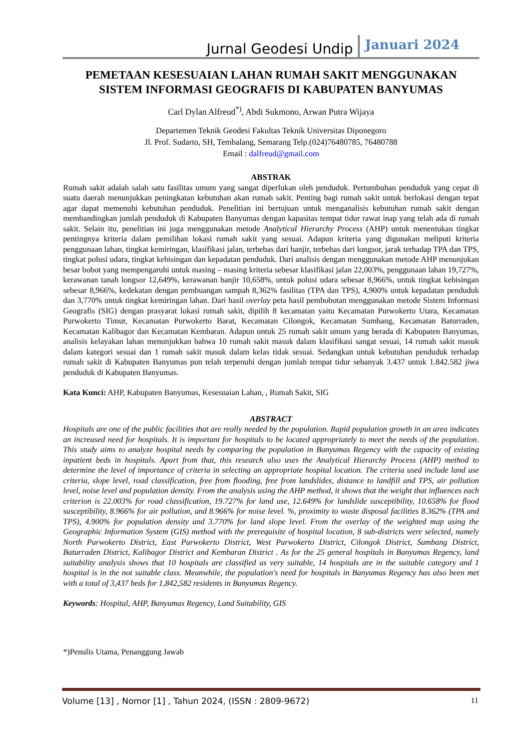Jurnal Geodesi Undip Januari 2024
PEMETAAN KESESUAIAN LAHAN RUMAH SAKIT MENGGUNAKAN SISTEM INFORMASI GEOGRAFIS DI KABUPATEN BANYUMAS
Carl Dylan Alfreud<sup>*)</sup>, Abdi Sukmono, Arwan Putra Wijaya
Departemen Teknik Geodesi Fakultas Teknik Universitas Diponegoro
Jl. Prof. Sudarto, SH, Tembalang, Semarang Telp.(024)76480785, 76480788
Email : dalfreud@gmail.com
ABSTRAK
Rumah sakit adalah salah satu fasilitas umum yang sangat diperlukan oleh penduduk. Pertumbuhan penduduk yang cepat di suatu daerah menunjukkan peningkatan kebutuhan akan rumah sakit. Penting bagi rumah sakit untuk berlokasi dengan tepat agar dapat memenuhi kebutuhan penduduk. Penelitian ini bertujuan untuk menganalisis kebutuhan rumah sakit dengan membandingkan jumlah penduduk di Kabupaten Banyumas dengan kapasitas tempat tidur rawat inap yang telah ada di rumah sakit. Selain itu, penelitian ini juga menggunakan metode Analytical Hierarchy Process (AHP) untuk menentukan tingkat pentingnya kriteria dalam pemilihan lokasi rumah sakit yang sesuai. Adapun kriteria yang digunakan meliputi kriteria penggunaan lahan, tingkat kemiringan, klasifikasi jalan, terbebas dari banjir, terbebas dari longsor, jarak terhadap TPA dan TPS, tingkat polusi udara, tingkat kebisingan dan kepadatan penduduk. Dari analisis dengan menggunakan metode AHP menunjukan besar bobot yang mempengaruhi untuk masing – masing kriteria sebesar klasifikasi jalan 22,003%, penggunaan lahan 19,727%, kerawanan tanah longsor 12,649%, kerawanan banjir 10,658%, untuk polusi udara sebesar 8,966%, untuk tingkat kebisingan sebesar 8,966%, kedekatan dengan pembuangan sampah 8,362% fasilitas (TPA dan TPS), 4,900% untuk kepadatan penduduk dan 3,770% untuk tingkat kemiringan lahan. Dari hasil overlay peta hasil pembobotan menggunakan metode Sistem Informasi Geografis (SIG) dengan prasyarat lokasi rumah sakit, dipilih 8 kecamatan yaitu Kecamatan Purwokerto Utara, Kecamatan Purwokerto Timur, Kecamatan Purwokerto Barat, Kecamatan Cilongok, Kecamatan Sumbang, Kecamatan Baturraden, Kecamatan Kalibagor dan Kecamatan Kembaran. Adapun untuk 25 rumah sakit umum yang berada di Kabupaten Banyumas, analisis kelayakan lahan menunjukkan bahwa 10 rumah sakit masuk dalam klasifikasi sangat sesuai, 14 rumah sakit masuk dalam kategori sesuai dan 1 rumah sakit masuk dalam kelas tidak sesuai. Sedangkan untuk kebutuhan penduduk terhadap rumah sakit di Kabupaten Banyumas pun telah terpenuhi dengan jumlah tempat tidur sebanyak 3.437 untuk 1.842.582 jiwa penduduk di Kabupaten Banyumas.
Kata Kunci: AHP, Kabupaten Banyumas, Kesesuaian Lahan, , Rumah Sakit, SIG
ABSTRACT
Hospitals are one of the public facilities that are really needed by the population. Rapid population growth in an area indicates an increased need for hospitals. It is important for hospitals to be located appropriately to meet the needs of the population. This study aims to analyze hospital needs by comparing the population in Banyumas Regency with the capacity of existing inpatient beds in hospitals. Apart from that, this research also uses the Analytical Hierarchy Process (AHP) method to determine the level of importance of criteria in selecting an appropriate hospital location. The criteria used include land use criteria, slope level, road classification, free from flooding, free from landslides, distance to landfill and TPS, air pollution level, noise level and population density. From the analysis using the AHP method, it shows that the weight that influences each criterion is 22.003% for road classification, 19.727% for land use, 12.649% for landslide susceptibility, 10.658% for flood susceptibility, 8.966% for air pollution, and 8.966% for noise level. %, proximity to waste disposal facilities 8.362% (TPA and TPS), 4.900% for population density and 3.770% for land slope level. From the overlay of the weighted map using the Geographic Information System (GIS) method with the prerequisite of hospital location, 8 sub-districts were selected, namely North Purwokerto District, East Purwokerto District, West Purwokerto District, Cilongok District, Sumbang District, Baturraden District, Kalibagor District and Kembaran District . As for the 25 general hospitals in Banyumas Regency, land suitability analysis shows that 10 hospitals are classified as very suitable, 14 hospitals are in the suitable category and 1 hospital is in the not suitable class. Meanwhile, the population's need for hospitals in Banyumas Regency has also been met with a total of 3,437 beds for 1,842,582 residents in Banyumas Regency.
Keywords: Hospital, AHP, Banyumas Regency, Land Suitability, GIS
*)Penulis Utama, Penanggung Jawab
Volume [13] , Nomor [1] , Tahun 2024, (ISSN : 2809-9672) 11